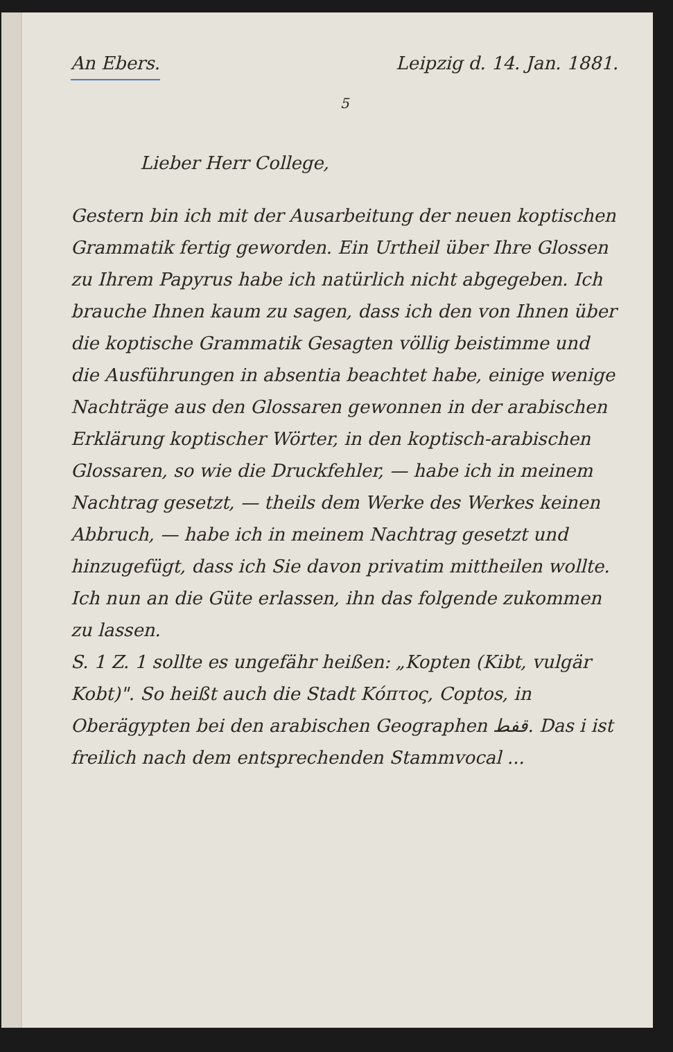An Ebers. Leipzig d. 14. Jan. 1881.
5
Lieber Herr College,
Gestern bin ich mit der Ausarbeitung der neuen koptischen Grammatik fertig geworden. Ein Urtheil über Ihre Glossen zu Ihrem Papyrus habe ich natürlich nicht abgegeben. Ich brauche Ihnen kaum zu sagen, dass ich den von Ihnen über die koptische Grammatik Gesagten völlig beistimme und die Ausführungen in absentia beachtet habe, einige wenige Nachträge aus den Glossaren gewonnen in der arabischen Erklärung koptischer Wörter, in den koptisch-arabischen Glossaren, so wie die Druckfehler, — habe ich in meinem Nachtrag gesetzt, — theils dem Werke des Werkes keinen Abbruch, — habe ich in meinem Nachtrag gesetzt und hinzugefügt, dass ich Sie davon privatim mittheilen wollte. Ich nun an die Güte erlassen, ihn das folgende zukommen zu lassen.
S. 1 Z. 1 sollte es ungefähr heißen: „Kopten (Kibt, vulgär Kobt)". So heißt auch die Stadt Κόπτος, Coptos, in Oberägypten bei den arabischen Geographen قفط. Das i ist freilich nach dem entsprechenden Stammvocal ...